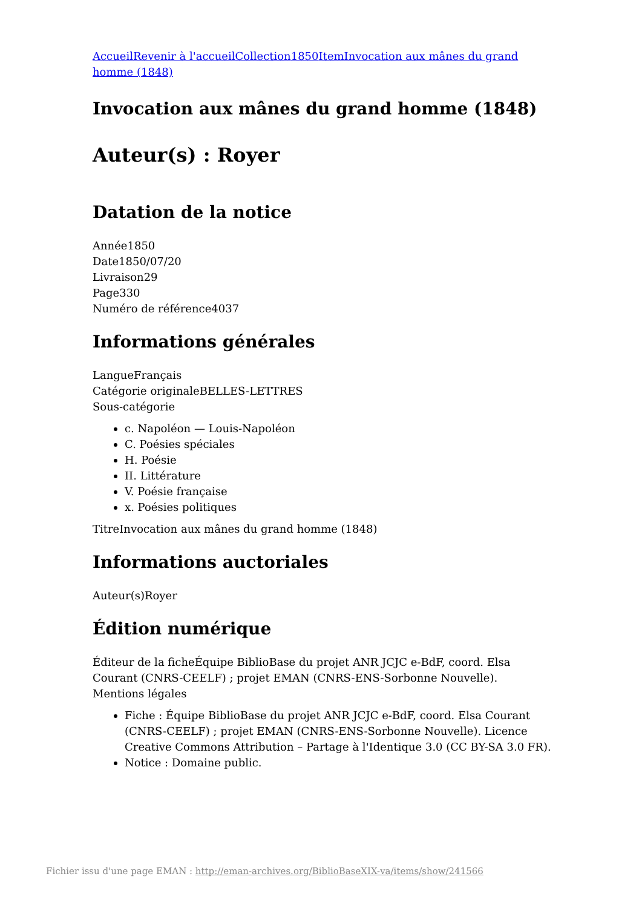Accueil Revenir à l'accueil Collection 1850 Item Invocation aux mânes du grand homme (1848)
Invocation aux mânes du grand homme (1848)
Auteur(s) : Royer
Datation de la notice
Année1850
Date1850/07/20
Livraison29
Page330
Numéro de référence4037
Informations générales
LangueFrançais
Catégorie originaleBELLES-LETTRES
Sous-catégorie
c. Napoléon — Louis-Napoléon
C. Poésies spéciales
H. Poésie
II. Littérature
V. Poésie française
x. Poésies politiques
TitreInvocation aux mânes du grand homme (1848)
Informations auctoriales
Auteur(s)Royer
Édition numérique
Éditeur de la ficheÉquipe BiblioBase du projet ANR JCJC e-BdF, coord. Elsa Courant (CNRS-CEELF) ; projet EMAN (CNRS-ENS-Sorbonne Nouvelle).
Mentions légales
Fiche : Équipe BiblioBase du projet ANR JCJC e-BdF, coord. Elsa Courant (CNRS-CEELF) ; projet EMAN (CNRS-ENS-Sorbonne Nouvelle). Licence Creative Commons Attribution – Partage à l'Identique 3.0 (CC BY-SA 3.0 FR).
Notice : Domaine public.
Fichier issu d'une page EMAN : http://eman-archives.org/BiblioBaseXIX-va/items/show/241566